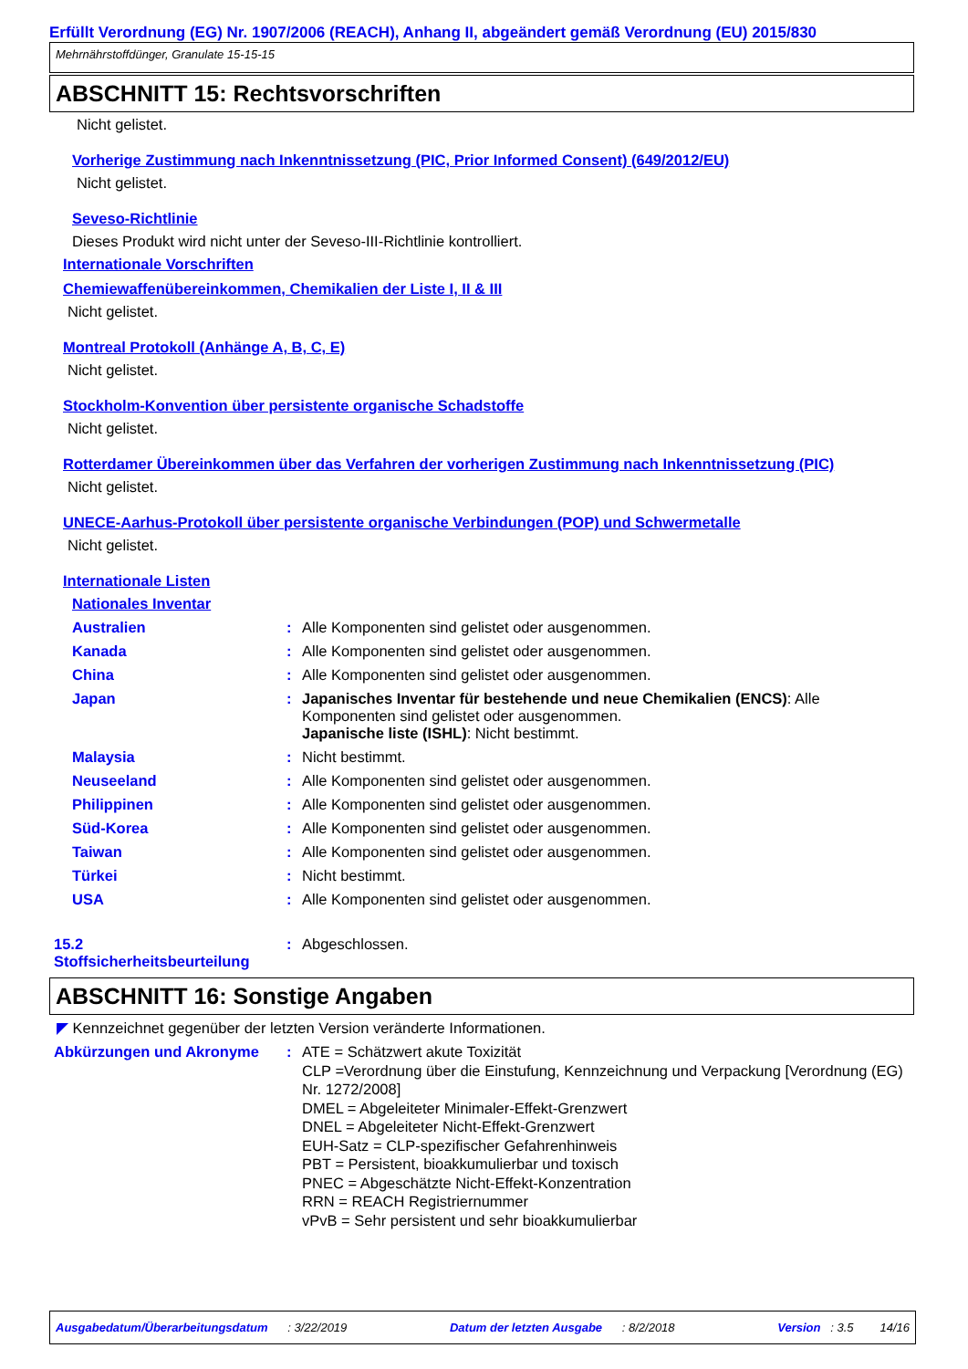Erfüllt Verordnung (EG) Nr. 1907/2006 (REACH), Anhang II, abgeändert gemäß Verordnung (EU) 2015/830
Mehrnährstoffdünger, Granulate 15-15-15
ABSCHNITT 15: Rechtsvorschriften
Nicht gelistet.
Vorherige Zustimmung nach Inkenntnissetzung (PIC, Prior Informed Consent) (649/2012/EU)
Nicht gelistet.
Seveso-Richtlinie
Dieses Produkt wird nicht unter der Seveso-III-Richtlinie kontrolliert.
Internationale Vorschriften
Chemiewaffenübereinkommen, Chemikalien der Liste I, II & III
Nicht gelistet.
Montreal Protokoll (Anhänge A, B, C, E)
Nicht gelistet.
Stockholm-Konvention über persistente organische Schadstoffe
Nicht gelistet.
Rotterdamer Übereinkommen über das Verfahren der vorherigen Zustimmung nach Inkenntnissetzung (PIC)
Nicht gelistet.
UNECE-Aarhus-Protokoll über persistente organische Verbindungen (POP) und Schwermetalle
Nicht gelistet.
Internationale Listen
Nationales Inventar
Australien: Alle Komponenten sind gelistet oder ausgenommen.
Kanada: Alle Komponenten sind gelistet oder ausgenommen.
China: Alle Komponenten sind gelistet oder ausgenommen.
Japan: Japanisches Inventar für bestehende und neue Chemikalien (ENCS): Alle Komponenten sind gelistet oder ausgenommen.
Japanische liste (ISHL): Nicht bestimmt.
Malaysia: Nicht bestimmt.
Neuseeland: Alle Komponenten sind gelistet oder ausgenommen.
Philippinen: Alle Komponenten sind gelistet oder ausgenommen.
Süd-Korea: Alle Komponenten sind gelistet oder ausgenommen.
Taiwan: Alle Komponenten sind gelistet oder ausgenommen.
Türkei: Nicht bestimmt.
USA: Alle Komponenten sind gelistet oder ausgenommen.
15.2
Stoffsicherheitsbeurteilung: Abgeschlossen.
ABSCHNITT 16: Sonstige Angaben
◤ Kennzeichnet gegenüber der letzten Version veränderte Informationen.
Abkürzungen und Akronyme: ATE = Schätzwert akute Toxizität
CLP =Verordnung über die Einstufung, Kennzeichnung und Verpackung [Verordnung (EG) Nr. 1272/2008]
DMEL = Abgeleiteter Minimaler-Effekt-Grenzwert
DNEL = Abgeleiteter Nicht-Effekt-Grenzwert
EUH-Satz = CLP-spezifischer Gefahrenhinweis
PBT = Persistent, bioakkumulierbar und toxisch
PNEC = Abgeschätzte Nicht-Effekt-Konzentration
RRN = REACH Registriernummer
vPvB = Sehr persistent und sehr bioakkumulierbar
Ausgabedatum/Überarbeitungsdatum : 3/22/2019 Datum der letzten Ausgabe : 8/2/2018 Version : 3.5 14/16